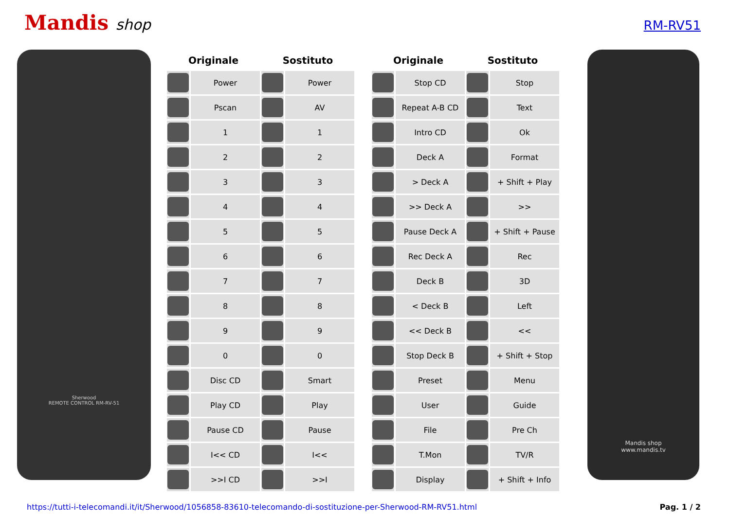Mandis shop
RM-RV51
Sherwood
REMOTE CONTROL RM-RV-51
| Originale | | Sostituto | |
| --- | --- | --- | --- |
| | Power | | Power |
| | Pscan | | AV |
| | 1 | | 1 |
| | 2 | | 2 |
| | 3 | | 3 |
| | 4 | | 4 |
| | 5 | | 5 |
| | 6 | | 6 |
| | 7 | | 7 |
| | 8 | | 8 |
| | 9 | | 9 |
| | 0 | | 0 |
| | Disc CD | | Smart |
| | Play CD | | Play |
| | Pause CD | | Pause |
| | I<< CD | | I<< |
| | >>I CD | | >>I |
| Originale | | Sostituto | |
| --- | --- | --- | --- |
| | Stop CD | | Stop |
| | Repeat A-B CD | | Text |
| | Intro CD | | Ok |
| | Deck A | | Format |
| | > Deck A | | + Shift + Play |
| | >> Deck A | | >> |
| | Pause Deck A | | + Shift + Pause |
| | Rec Deck A | | Rec |
| | Deck B | | 3D |
| | < Deck B | | Left |
| | << Deck B | | << |
| | Stop Deck B | | + Shift + Stop |
| | Preset | | Menu |
| | User | | Guide |
| | File | | Pre Ch |
| | T.Mon | | TV/R |
| | Display | | + Shift + Info |
Mandis shop
www.mandis.tv
https://tutti-i-telecomandi.it/it/Sherwood/1056858-83610-telecomando-di-sostituzione-per-Sherwood-RM-RV51.html Pag. 1 / 2